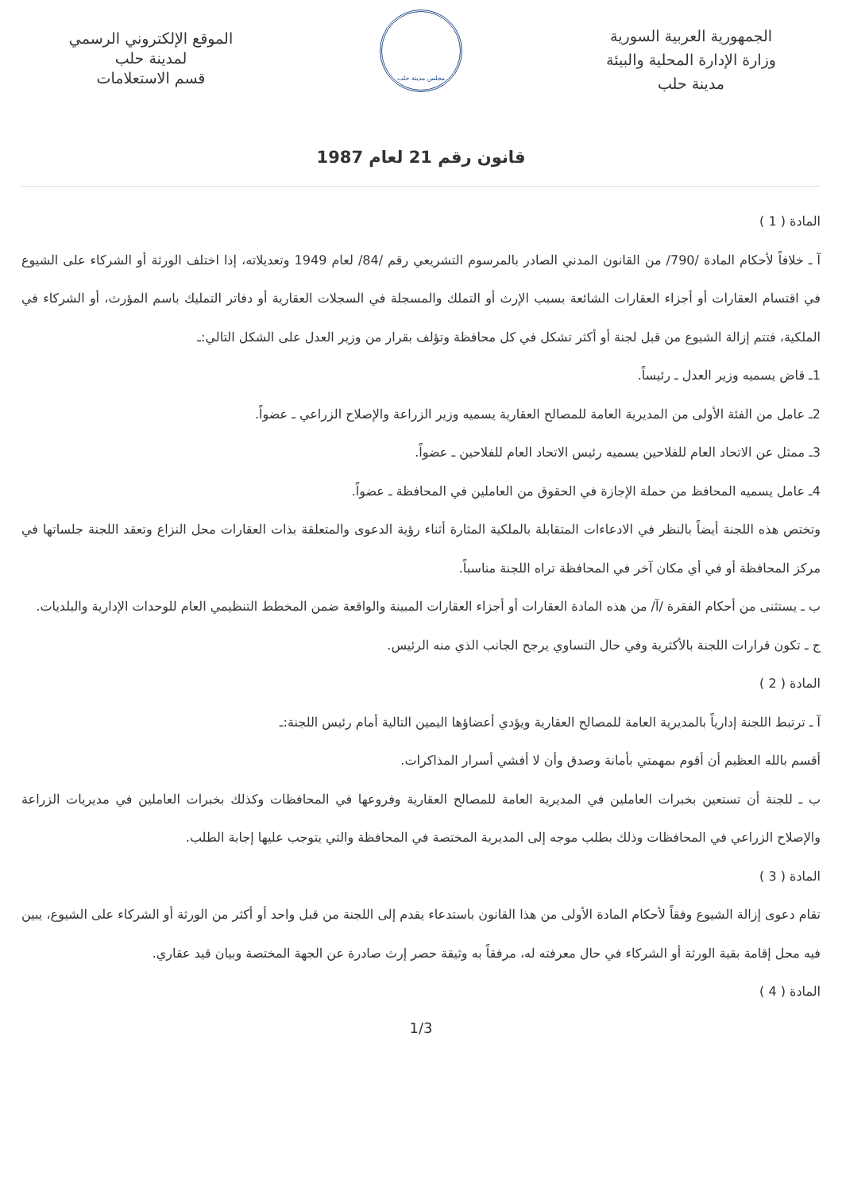الجمهورية العربية السورية
وزارة الإدارة المحلية والبيئة
مدينة حلب
مجلس مدينة حلب
الموقع الإلكتروني الرسمي
لمدينة حلب
قسم الاستعلامات
قانون رقم 21 لعام 1987
المادة ( 1 )
آ ـ خلافاً لأحكام المادة /790/ من القانون المدني الصادر بالمرسوم التشريعي رقم /84/ لعام 1949 وتعديلاته، إذا اختلف الورثة أو الشركاء على الشيوع في اقتسام العقارات أو أجزاء العقارات الشائعة بسبب الإرث أو التملك والمسجلة في السجلات العقارية أو دفاتر التمليك باسم المؤرث، أو الشركاء في الملكية، فتتم إزالة الشيوع من قبل لجنة أو أكثر تشكل في كل محافظة وتؤلف بقرار من وزير العدل على الشكل التالي:ـ
1ـ قاض يسميه وزير العدل ـ رئيساً.
2ـ عامل من الفئة الأولى من المديرية العامة للمصالح العقارية يسميه وزير الزراعة والإصلاح الزراعي ـ عضواً.
3ـ ممثل عن الاتحاد العام للفلاحين يسميه رئيس الاتحاد العام للفلاحين ـ عضواً.
4ـ عامل يسميه المحافظ من حملة الإجازة في الحقوق من العاملين في المحافظة ـ عضواً.
وتختص هذه اللجنة أيضاً بالنظر في الادعاءات المتقابلة بالملكية المثارة أثناء رؤية الدعوى والمتعلقة بذات العقارات محل النزاع وتعقد اللجنة جلساتها في مركز المحافظة أو في أي مكان آخر في المحافظة تراه اللجنة مناسباً.
ب ـ يستثنى من أحكام الفقرة /آ/ من هذه المادة العقارات أو أجزاء العقارات المبينة والواقعة ضمن المخطط التنظيمي العام للوحدات الإدارية والبلديات.
ج ـ تكون قرارات اللجنة بالأكثرية وفي حال التساوي يرجح الجانب الذي منه الرئيس.
المادة ( 2 )
آ ـ ترتبط اللجنة إدارياً بالمديرية العامة للمصالح العقارية ويؤدي أعضاؤها اليمين التالية أمام رئيس اللجنة:ـ
أقسم بالله العظيم أن أقوم بمهمتي بأمانة وصدق وأن لا أفشي أسرار المذاكرات.
ب ـ للجنة أن تستعين بخبرات العاملين في المديرية العامة للمصالح العقارية وفروعها في المحافظات وكذلك بخبرات العاملين في مديريات الزراعة والإصلاح الزراعي في المحافظات وذلك بطلب موجه إلى المديرية المختصة في المحافظة والتي يتوجب عليها إجابة الطلب.
المادة ( 3 )
تقام دعوى إزالة الشيوع وفقاً لأحكام المادة الأولى من هذا القانون باستدعاء يقدم إلى اللجنة من قبل واحد أو أكثر من الورثة أو الشركاء على الشيوع، يبين فيه محل إقامة بقية الورثة أو الشركاء في حال معرفته له، مرفقاً به وثيقة حصر إرث صادرة عن الجهة المختصة وبيان قيد عقاري.
المادة ( 4 )
1/3